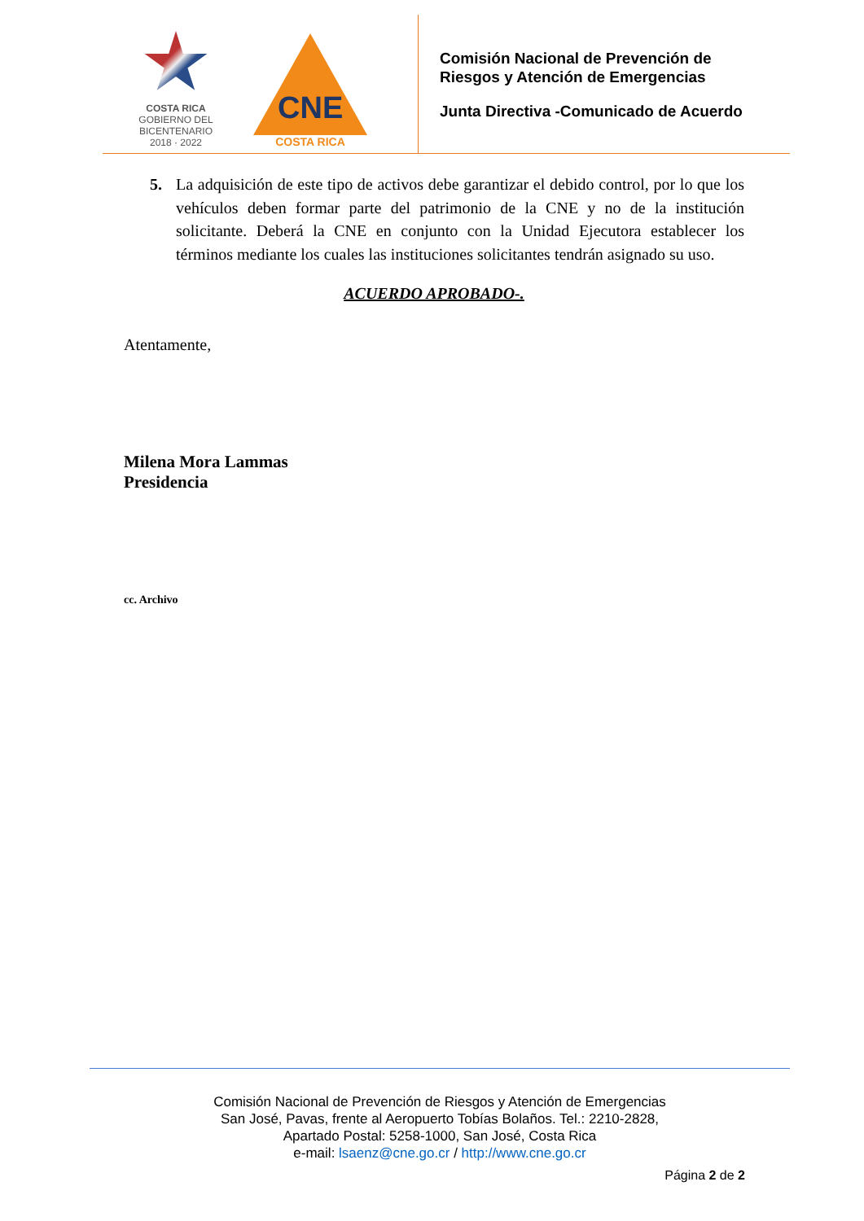COSTA RICA
GOBIERNO DEL BICENTENARIO
2018 · 2022
CNE
COSTA RICA
Comisión Nacional de Prevención de
Riesgos y Atención de Emergencias
Junta Directiva -Comunicado de Acuerdo
5. La adquisición de este tipo de activos debe garantizar el debido control, por lo que los vehículos deben formar parte del patrimonio de la CNE y no de la institución solicitante. Deberá la CNE en conjunto con la Unidad Ejecutora establecer los términos mediante los cuales las instituciones solicitantes tendrán asignado su uso.
ACUERDO APROBADO-.
Atentamente,
Milena Mora Lammas
Presidencia
cc. Archivo
Comisión Nacional de Prevención de Riesgos y Atención de Emergencias
San José, Pavas, frente al Aeropuerto Tobías Bolaños. Tel.: 2210-2828,
Apartado Postal: 5258-1000, San José, Costa Rica
e-mail: lsaenz@cne.go.cr / http://www.cne.go.cr
Página 2 de 2